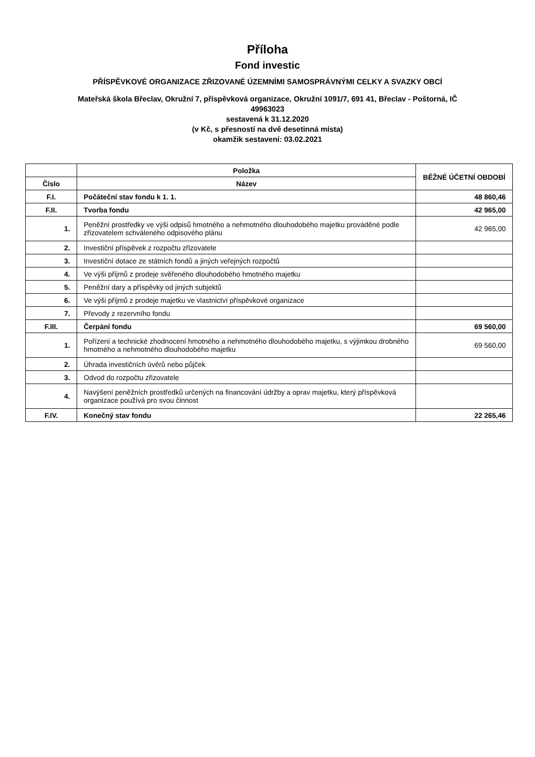Příloha
Fond investic
PŘÍSPĚVKOVÉ ORGANIZACE ZŘIZOVANÉ ÚZEMNÍMI SAMOSPRÁVNÝMI CELKY A SVAZKY OBCÍ
Mateřská škola Břeclav, Okružní 7, příspěvková organizace, Okružní 1091/7, 691 41, Břeclav - Poštorná, IČ
49963023
sestavená k 31.12.2020
(v Kč, s přesností na dvě desetinná místa)
okamžik sestavení: 03.02.2021
| | Položka | BĚŽNÉ ÚČETNÍ OBDOBÍ |
| --- | --- | --- |
| Číslo | Název | |
| F.I. | Počáteční stav fondu k 1. 1. | 48 860,46 |
| F.II. | Tvorba fondu | 42 965,00 |
| 1. | Peněžní prostředky ve výši odpisů hmotného a nehmotného dlouhodobého majetku prováděné podle zřizovatelem schváleného odpisového plánu | 42 965,00 |
| 2. | Investiční příspěvek z rozpočtu zřizovatele | |
| 3. | Investiční dotace ze státních fondů a jiných veřejných rozpočtů | |
| 4. | Ve výši příjmů z prodeje svěřeného dlouhodobého hmotného majetku | |
| 5. | Peněžní dary a příspěvky od jiných subjektů | |
| 6. | Ve výši příjmů z prodeje majetku ve vlastnictví příspěvkové organizace | |
| 7. | Převody z rezervního fondu | |
| F.III. | Čerpání fondu | 69 560,00 |
| 1. | Pořízení a technické zhodnocení hmotného a nehmotného dlouhodobého majetku, s výjimkou drobného hmotného a nehmotného dlouhodobého majetku | 69 560,00 |
| 2. | Úhrada investičních úvěrů nebo půjček | |
| 3. | Odvod do rozpočtu zřizovatele | |
| 4. | Navýšení peněžních prostředků určených na financování údržby a oprav majetku, který příspěvková organizace používá pro svou činnost | |
| F.IV. | Konečný stav fondu | 22 265,46 |